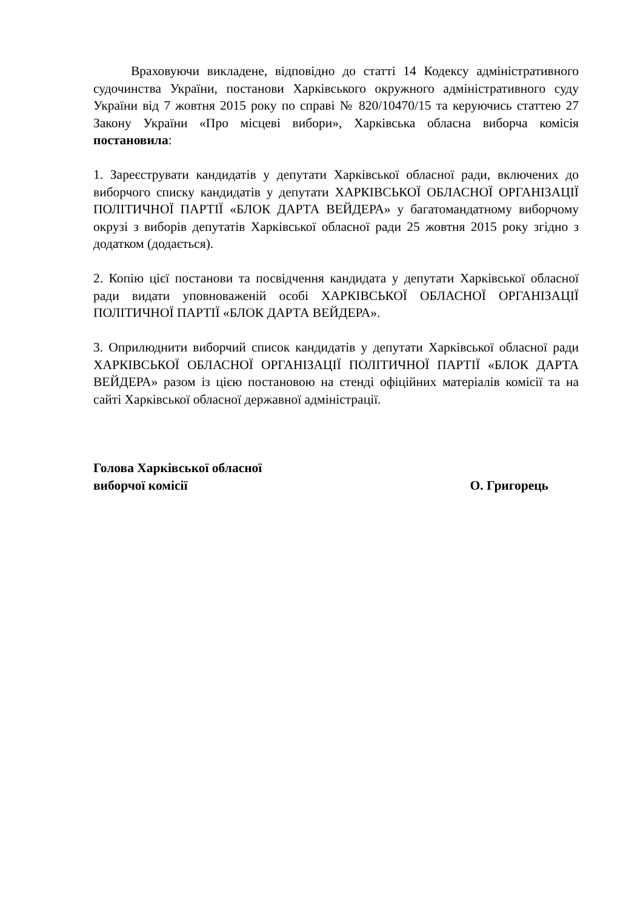Враховуючи викладене, відповідно до статті 14 Кодексу адміністративного судочинства України, постанови Харківського окружного адміністративного суду України від 7 жовтня 2015 року по справі № 820/10470/15 та керуючись статтею 27 Закону України «Про місцеві вибори», Харківська обласна виборча комісія постановила:
1. Зареєструвати кандидатів у депутати Харківської обласної ради, включених до виборчого списку кандидатів у депутати ХАРКІВСЬКОЇ ОБЛАСНОЇ ОРГАНІЗАЦІЇ ПОЛІТИЧНОЇ ПАРТІЇ «БЛОК ДАРТА ВЕЙДЕРА» у багатомандатному виборчому окрузі з виборів депутатів Харківської обласної ради 25 жовтня 2015 року згідно з додатком (додається).
2. Копію цієї постанови та посвідчення кандидата у депутати Харківської обласної ради видати уповноваженій особі ХАРКІВСЬКОЇ ОБЛАСНОЇ ОРГАНІЗАЦІЇ ПОЛІТИЧНОЇ ПАРТІЇ «БЛОК ДАРТА ВЕЙДЕРА».
3. Оприлюднити виборчий список кандидатів у депутати Харківської обласної ради ХАРКІВСЬКОЇ ОБЛАСНОЇ ОРГАНІЗАЦІЇ ПОЛІТИЧНОЇ ПАРТІЇ «БЛОК ДАРТА ВЕЙДЕРА» разом із цією постановою на стенді офіційних матеріалів комісії та на сайті Харківської обласної державної адміністрації.
Голова Харківської обласної
виборчої комісії
О. Григорець